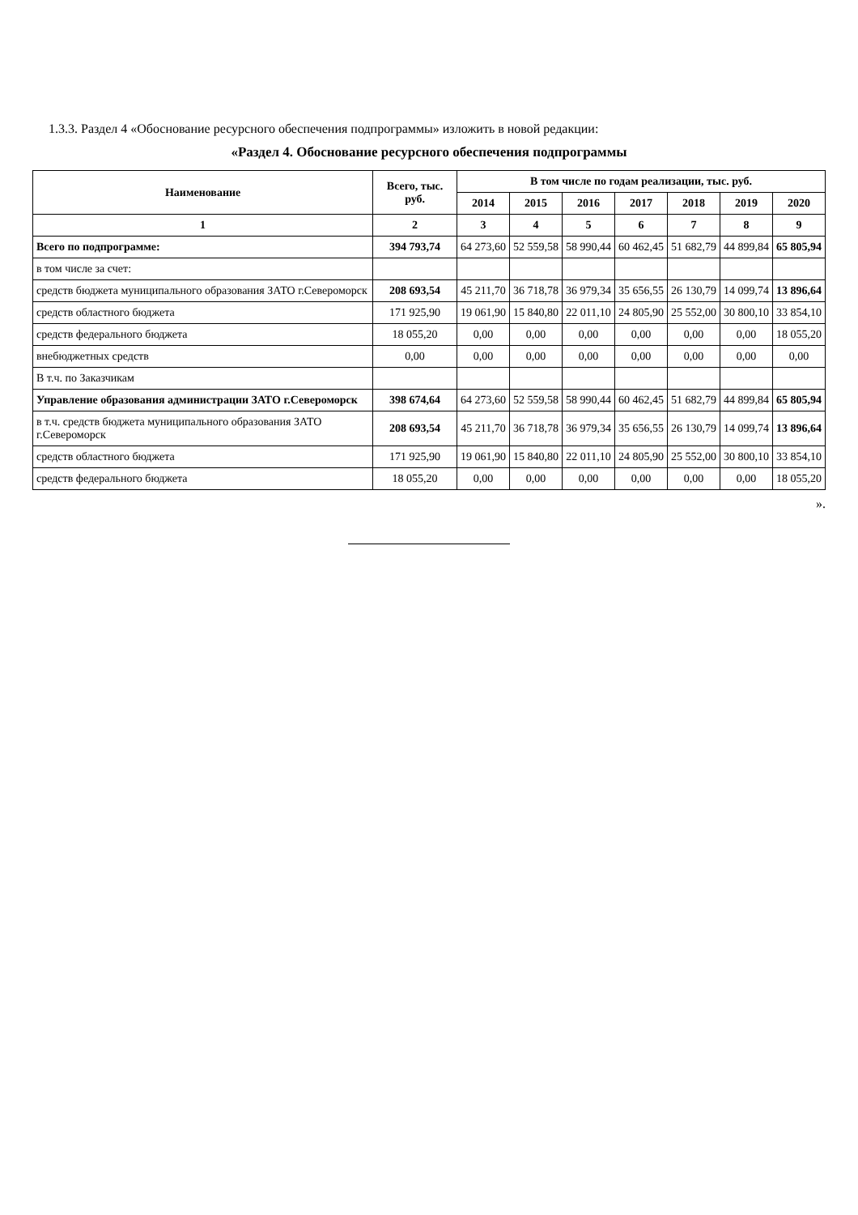1.3.3. Раздел 4 «Обоснование ресурсного обеспечения подпрограммы» изложить в новой редакции:
«Раздел 4. Обоснование ресурсного обеспечения подпрограммы
| Наименование | Всего, тыс. руб. | В том числе по годам реализации, тыс. руб. | | | | | | |
| --- | --- | --- | --- | --- | --- | --- | --- | --- |
| | | 2014 | 2015 | 2016 | 2017 | 2018 | 2019 | 2020 |
| 1 | 2 | 3 | 4 | 5 | 6 | 7 | 8 | 9 |
| Всего по подпрограмме: | 394 793,74 | 64 273,60 | 52 559,58 | 58 990,44 | 60 462,45 | 51 682,79 | 44 899,84 | 65 805,94 |
| в том числе за счет: | | | | | | | | |
| средств бюджета муниципального образования ЗАТО г.Североморск | 208 693,54 | 45 211,70 | 36 718,78 | 36 979,34 | 35 656,55 | 26 130,79 | 14 099,74 | 13 896,64 |
| средств областного бюджета | 171 925,90 | 19 061,90 | 15 840,80 | 22 011,10 | 24 805,90 | 25 552,00 | 30 800,10 | 33 854,10 |
| средств федерального бюджета | 18 055,20 | 0,00 | 0,00 | 0,00 | 0,00 | 0,00 | 0,00 | 18 055,20 |
| внебюджетных средств | 0,00 | 0,00 | 0,00 | 0,00 | 0,00 | 0,00 | 0,00 | 0,00 |
| В т.ч. по Заказчикам | | | | | | | | |
| Управление образования администрации ЗАТО г.Североморск | 398 674,64 | 64 273,60 | 52 559,58 | 58 990,44 | 60 462,45 | 51 682,79 | 44 899,84 | 65 805,94 |
| в т.ч. средств бюджета муниципального образования ЗАТО г.Североморск | 208 693,54 | 45 211,70 | 36 718,78 | 36 979,34 | 35 656,55 | 26 130,79 | 14 099,74 | 13 896,64 |
| средств областного бюджета | 171 925,90 | 19 061,90 | 15 840,80 | 22 011,10 | 24 805,90 | 25 552,00 | 30 800,10 | 33 854,10 |
| средств федерального бюджета | 18 055,20 | 0,00 | 0,00 | 0,00 | 0,00 | 0,00 | 0,00 | 18 055,20 |
».